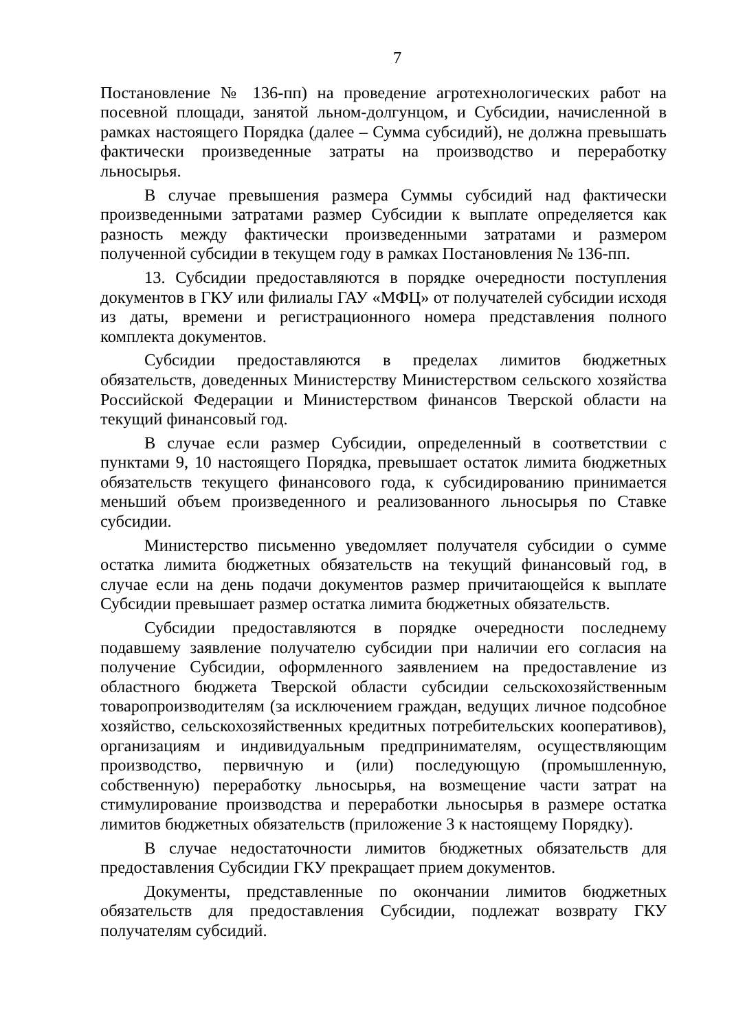7
Постановление № 136-пп) на проведение агротехнологических работ на посевной площади, занятой льном-долгунцом, и Субсидии, начисленной в рамках настоящего Порядка (далее – Сумма субсидий), не должна превышать фактически произведенные затраты на производство и переработку льносырья.
В случае превышения размера Суммы субсидий над фактически произведенными затратами размер Субсидии к выплате определяется как разность между фактически произведенными затратами и размером полученной субсидии в текущем году в рамках Постановления № 136-пп.
13. Субсидии предоставляются в порядке очередности поступления документов в ГКУ или филиалы ГАУ «МФЦ» от получателей субсидии исходя из даты, времени и регистрационного номера представления полного комплекта документов.
Субсидии предоставляются в пределах лимитов бюджетных обязательств, доведенных Министерству Министерством сельского хозяйства Российской Федерации и Министерством финансов Тверской области на текущий финансовый год.
В случае если размер Субсидии, определенный в соответствии с пунктами 9, 10 настоящего Порядка, превышает остаток лимита бюджетных обязательств текущего финансового года, к субсидированию принимается меньший объем произведенного и реализованного льносырья по Ставке субсидии.
Министерство письменно уведомляет получателя субсидии о сумме остатка лимита бюджетных обязательств на текущий финансовый год, в случае если на день подачи документов размер причитающейся к выплате Субсидии превышает размер остатка лимита бюджетных обязательств.
Субсидии предоставляются в порядке очередности последнему подавшему заявление получателю субсидии при наличии его согласия на получение Субсидии, оформленного заявлением на предоставление из областного бюджета Тверской области субсидии сельскохозяйственным товаропроизводителям (за исключением граждан, ведущих личное подсобное хозяйство, сельскохозяйственных кредитных потребительских кооперативов), организациям и индивидуальным предпринимателям, осуществляющим производство, первичную и (или) последующую (промышленную, собственную) переработку льносырья, на возмещение части затрат на стимулирование производства и переработки льносырья в размере остатка лимитов бюджетных обязательств (приложение 3 к настоящему Порядку).
В случае недостаточности лимитов бюджетных обязательств для предоставления Субсидии ГКУ прекращает прием документов.
Документы, представленные по окончании лимитов бюджетных обязательств для предоставления Субсидии, подлежат возврату ГКУ получателям субсидий.